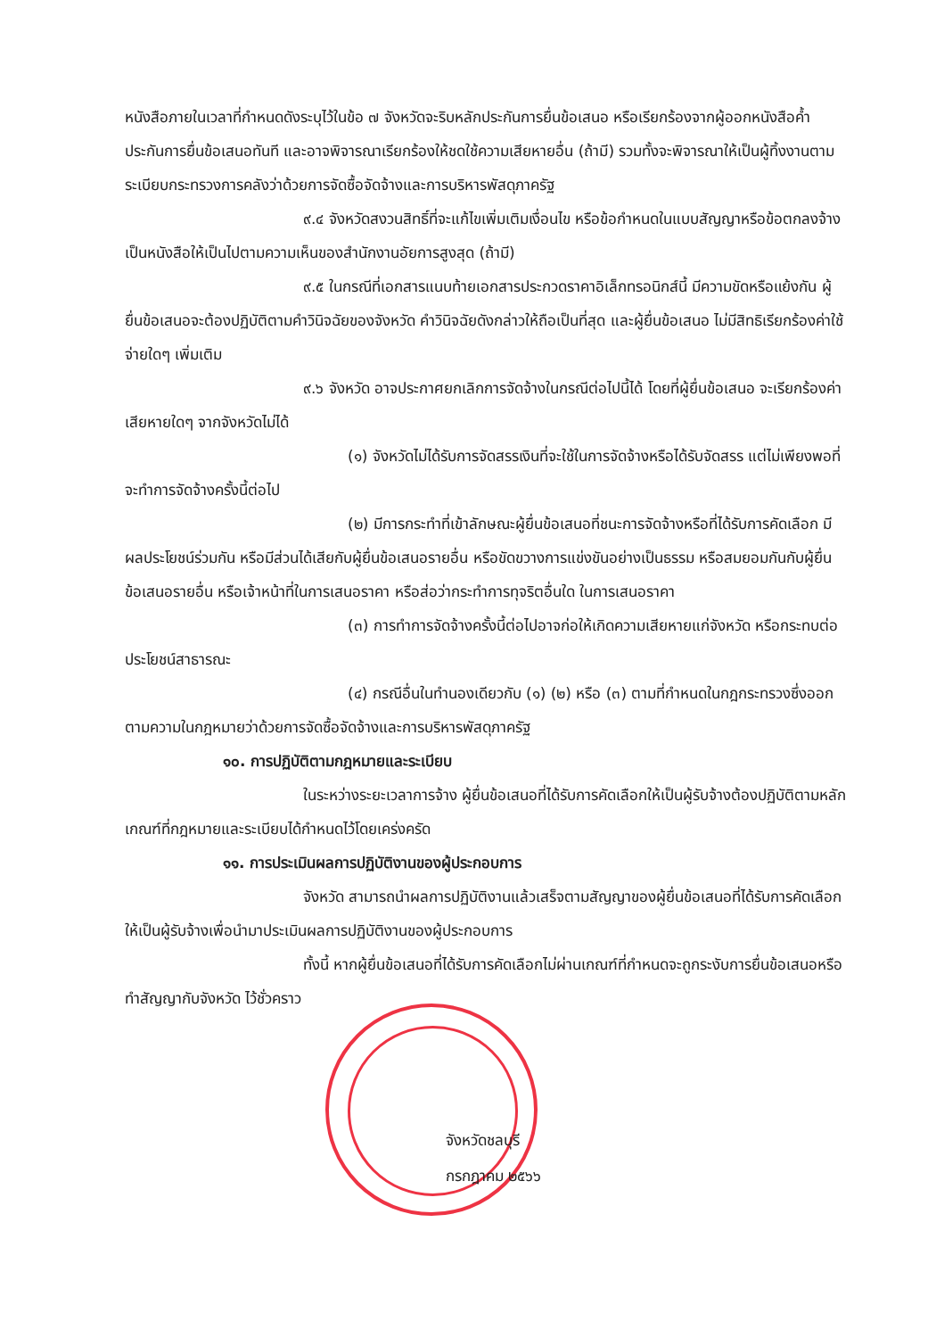หนังสือภายในเวลาที่กำหนดดังระบุไว้ในข้อ ๗ จังหวัดจะริบหลักประกันการยื่นข้อเสนอ หรือเรียกร้องจากผู้ออกหนังสือค้ำประกันการยื่นข้อเสนอทันที และอาจพิจารณาเรียกร้องให้ชดใช้ความเสียหายอื่น (ถ้ามี) รวมทั้งจะพิจารณาให้เป็นผู้ทิ้งงานตามระเบียบกระทรวงการคลังว่าด้วยการจัดซื้อจัดจ้างและการบริหารพัสดุภาครัฐ
๙.๔ จังหวัดสงวนสิทธิ์ที่จะแก้ไขเพิ่มเติมเงื่อนไข หรือข้อกำหนดในแบบสัญญาหรือข้อตกลงจ้างเป็นหนังสือให้เป็นไปตามความเห็นของสำนักงานอัยการสูงสุด (ถ้ามี)
๙.๕ ในกรณีที่เอกสารแนบท้ายเอกสารประกวดราคาอิเล็กทรอนิกส์นี้ มีความขัดหรือแย้งกัน ผู้ยื่นข้อเสนอจะต้องปฏิบัติตามคำวินิจฉัยของจังหวัด คำวินิจฉัยดังกล่าวให้ถือเป็นที่สุด และผู้ยื่นข้อเสนอ ไม่มีสิทธิเรียกร้องค่าใช้จ่ายใดๆ เพิ่มเติม
๙.๖ จังหวัด อาจประกาศยกเลิกการจัดจ้างในกรณีต่อไปนี้ได้ โดยที่ผู้ยื่นข้อเสนอ จะเรียกร้องค่าเสียหายใดๆ จากจังหวัดไม่ได้
(๑) จังหวัดไม่ได้รับการจัดสรรเงินที่จะใช้ในการจัดจ้างหรือได้รับจัดสรร แต่ไม่เพียงพอที่จะทำการจัดจ้างครั้งนี้ต่อไป
(๒) มีการกระทำที่เข้าลักษณะผู้ยื่นข้อเสนอที่ชนะการจัดจ้างหรือที่ได้รับการคัดเลือก มีผลประโยชน์ร่วมกัน หรือมีส่วนได้เสียกับผู้ยื่นข้อเสนอรายอื่น หรือขัดขวางการแข่งขันอย่างเป็นธรรม หรือสมยอมกันกับผู้ยื่นข้อเสนอรายอื่น หรือเจ้าหน้าที่ในการเสนอราคา หรือส่อว่ากระทำการทุจริตอื่นใด ในการเสนอราคา
(๓) การทำการจัดจ้างครั้งนี้ต่อไปอาจก่อให้เกิดความเสียหายแก่จังหวัด หรือกระทบต่อประโยชน์สาธารณะ
(๔) กรณีอื่นในทำนองเดียวกับ (๑) (๒) หรือ (๓) ตามที่กำหนดในกฎกระทรวงซึ่งออกตามความในกฎหมายว่าด้วยการจัดซื้อจัดจ้างและการบริหารพัสดุภาครัฐ
๑๐. การปฏิบัติตามกฎหมายและระเบียบ
ในระหว่างระยะเวลาการจ้าง ผู้ยื่นข้อเสนอที่ได้รับการคัดเลือกให้เป็นผู้รับจ้างต้องปฏิบัติตามหลักเกณฑ์ที่กฎหมายและระเบียบได้กำหนดไว้โดยเคร่งครัด
๑๑. การประเมินผลการปฏิบัติงานของผู้ประกอบการ
จังหวัด สามารถนำผลการปฏิบัติงานแล้วเสร็จตามสัญญาของผู้ยื่นข้อเสนอที่ได้รับการคัดเลือกให้เป็นผู้รับจ้างเพื่อนำมาประเมินผลการปฏิบัติงานของผู้ประกอบการ
ทั้งนี้ หากผู้ยื่นข้อเสนอที่ได้รับการคัดเลือกไม่ผ่านเกณฑ์ที่กำหนดจะถูกระงับการยื่นข้อเสนอหรือทำสัญญากับจังหวัด ไว้ชั่วคราว
จังหวัดชลบุรี
กรกฎาคม ๒๕๖๖